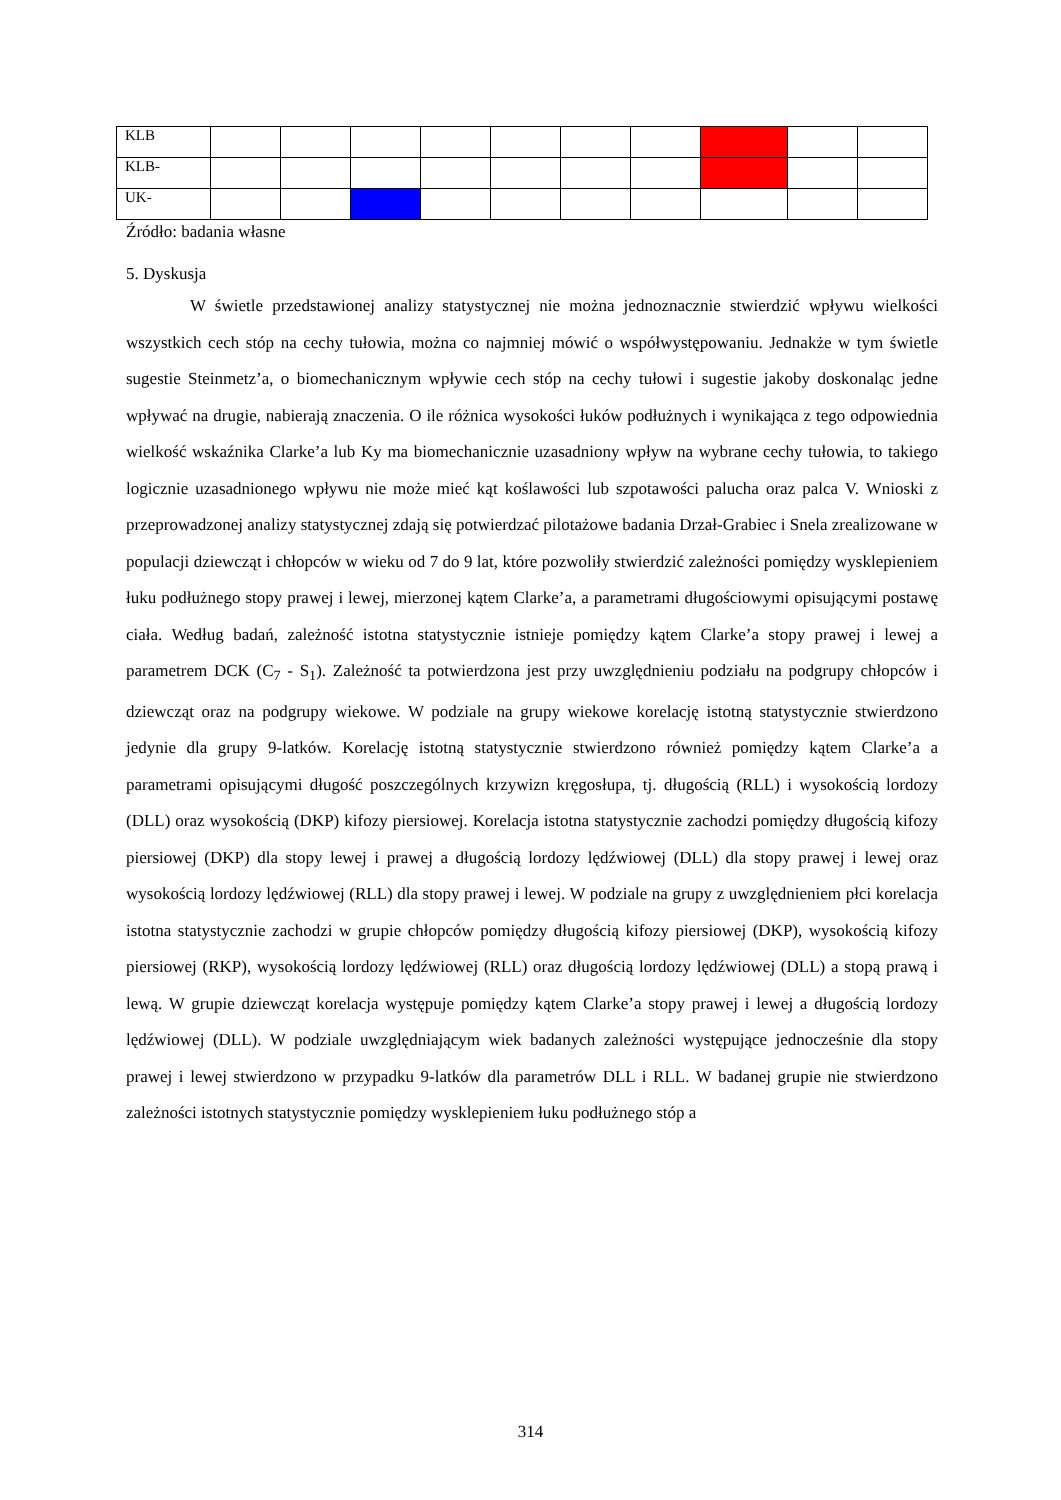| KLB | | | | | | | | | | |
| KLB- | | | | | | | | | | |
| UK- | | | | | | | | | | |
Źródło: badania własne
5. Dyskusja
W świetle przedstawionej analizy statystycznej nie można jednoznacznie stwierdzić wpływu wielkości wszystkich cech stóp na cechy tułowia, można co najmniej mówić o współwystępowaniu. Jednakże w tym świetle sugestie Steinmetz’a, o biomechanicznym wpływie cech stóp na cechy tułowi i sugestie jakoby doskonaląc jedne wpływać na drugie, nabierają znaczenia. O ile różnica wysokości łuków podłużnych i wynikająca z tego odpowiednia wielkość wskaźnika Clarke’a lub Ky ma biomechanicznie uzasadniony wpływ na wybrane cechy tułowia, to takiego logicznie uzasadnionego wpływu nie może mieć kąt koślawości lub szpotawości palucha oraz palca V. Wnioski z przeprowadzonej analizy statystycznej zdają się potwierdzać pilotażowe badania Drzał-Grabiec i Snela zrealizowane w populacji dziewcząt i chłopców w wieku od 7 do 9 lat, które pozwoliły stwierdzić zależności pomiędzy wysklepieniem łuku podłużnego stopy prawej i lewej, mierzonej kątem Clarke’a, a parametrami długościowymi opisującymi postawę ciała. Według badań, zależność istotna statystycznie istnieje pomiędzy kątem Clarke’a stopy prawej i lewej a parametrem DCK (C<sub>7</sub> - S<sub>1</sub>). Zależność ta potwierdzona jest przy uwzględnieniu podziału na podgrupy chłopców i dziewcząt oraz na podgrupy wiekowe. W podziale na grupy wiekowe korelację istotną statystycznie stwierdzono jedynie dla grupy 9-latków. Korelację istotną statystycznie stwierdzono również pomiędzy kątem Clarke’a a parametrami opisującymi długość poszczególnych krzywizn kręgosłupa, tj. długością (RLL) i wysokością lordozy (DLL) oraz wysokością (DKP) kifozy piersiowej. Korelacja istotna statystycznie zachodzi pomiędzy długością kifozy piersiowej (DKP) dla stopy lewej i prawej a długością lordozy lędźwiowej (DLL) dla stopy prawej i lewej oraz wysokością lordozy lędźwiowej (RLL) dla stopy prawej i lewej. W podziale na grupy z uwzględnieniem płci korelacja istotna statystycznie zachodzi w grupie chłopców pomiędzy długością kifozy piersiowej (DKP), wysokością kifozy piersiowej (RKP), wysokością lordozy lędźwiowej (RLL) oraz długością lordozy lędźwiowej (DLL) a stopą prawą i lewą. W grupie dziewcząt korelacja występuje pomiędzy kątem Clarke’a stopy prawej i lewej a długością lordozy lędźwiowej (DLL). W podziale uwzględniającym wiek badanych zależności występujące jednocześnie dla stopy prawej i lewej stwierdzono w przypadku 9-latków dla parametrów DLL i RLL. W badanej grupie nie stwierdzono zależności istotnych statystycznie pomiędzy wysklepieniem łuku podłużnego stóp a
314